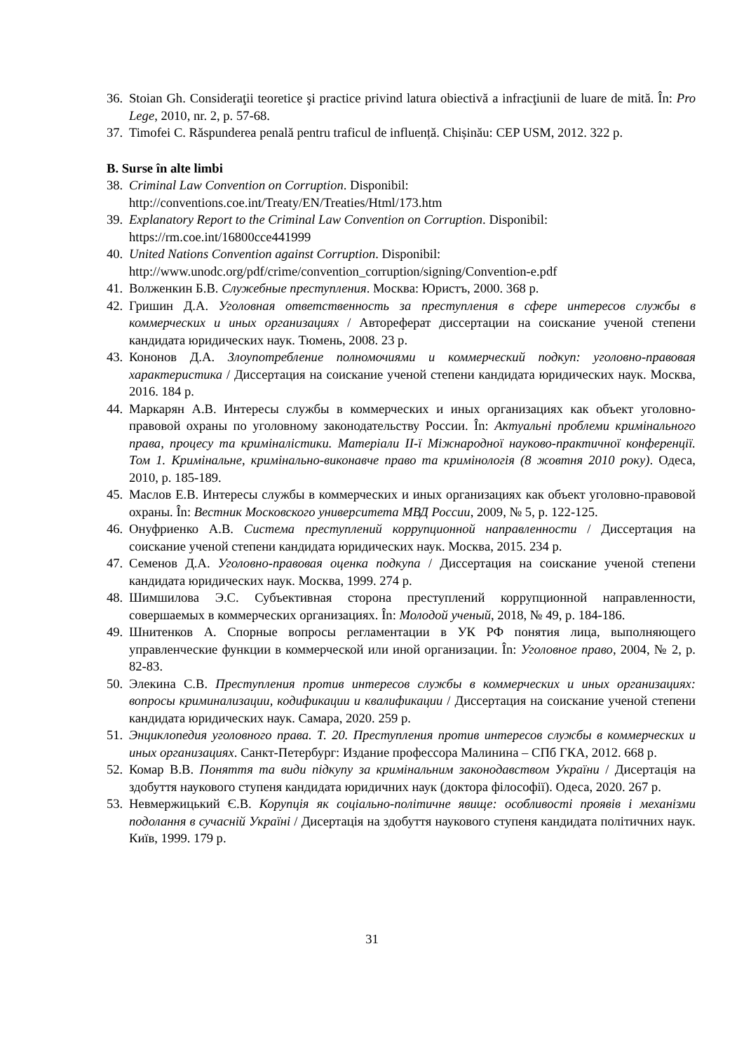36. Stoian Gh. Consideraţii teoretice şi practice privind latura obiectivă a infracţiunii de luare de mită. În: Pro Lege, 2010, nr. 2, p. 57-68.
37. Timofei C. Răspunderea penală pentru traficul de influență. Chișinău: CEP USM, 2012. 322 p.
B. Surse în alte limbi
38. Criminal Law Convention on Corruption. Disponibil:
http://conventions.coe.int/Treaty/EN/Treaties/Html/173.htm
39. Explanatory Report to the Criminal Law Convention on Corruption. Disponibil:
https://rm.coe.int/16800cce441999
40. United Nations Convention against Corruption. Disponibil:
http://www.unodc.org/pdf/crime/convention_corruption/signing/Convention-e.pdf
41. Волженкин Б.В. Служебные преступления. Москва: Юристъ, 2000. 368 p.
42. Гришин Д.А. Уголовная ответственность за преступления в сфере интересов службы в коммерческих и иных организациях / Автореферат диссертации на соискание ученой степени кандидата юридических наук. Тюмень, 2008. 23 p.
43. Кононов Д.А. Злоупотребление полномочиями и коммерческий подкуп: уголовно-правовая характеристика / Диссертация на соискание ученой степени кандидата юридических наук. Москва, 2016. 184 p.
44. Маркарян А.В. Интересы службы в коммерческих и иных организациях как объект уголовно-правовой охраны по уголовному законодательству России. În: Актуальні проблеми кримінального права, процесу та криміналістики. Матеріали ІІ-ї Міжнародної науково-практичної конференції. Том 1. Кримінальне, кримінально-виконавче право та кримінологія (8 жовтня 2010 року). Одеса, 2010, p. 185-189.
45. Маслов Е.В. Интересы службы в коммерческих и иных организациях как объект уголовно-правовой охраны. În: Вестник Московского университета МВД России, 2009, № 5, p. 122-125.
46. Онуфриенко А.В. Система преступлений коррупционной направленности / Диссертация на соискание ученой степени кандидата юридических наук. Москва, 2015. 234 p.
47. Семенов Д.А. Уголовно-правовая оценка подкупа / Диссертация на соискание ученой степени кандидата юридических наук. Москва, 1999. 274 p.
48. Шимшилова Э.С. Субъективная сторона преступлений коррупционной направленности, совершаемых в коммерческих организациях. În: Молодой ученый, 2018, № 49, p. 184-186.
49. Шнитенков А. Спорные вопросы регламентации в УК РФ понятия лица, выполняющего управленческие функции в коммерческой или иной организации. În: Уголовное право, 2004, № 2, p. 82-83.
50. Элекина С.В. Преступления против интересов службы в коммерческих и иных организациях: вопросы криминализации, кодификации и квалификации / Диссертация на соискание ученой степени кандидата юридических наук. Самара, 2020. 259 p.
51. Энциклопедия уголовного права. Т. 20. Преступления против интересов службы в коммерческих и иных организациях. Санкт-Петербург: Издание профессора Малинина – СПб ГКА, 2012. 668 p.
52. Комар В.В. Поняття та види підкупу за кримінальним законодавством України / Дисертація на здобуття наукового ступеня кандидата юридичних наук (доктора філософії). Одеса, 2020. 267 p.
53. Невмержицький Є.В. Корупція як соціально-політичне явище: особливості проявів і механізми подолання в сучасній Україні / Дисертація на здобуття наукового ступеня кандидата політичних наук. Київ, 1999. 179 p.
31